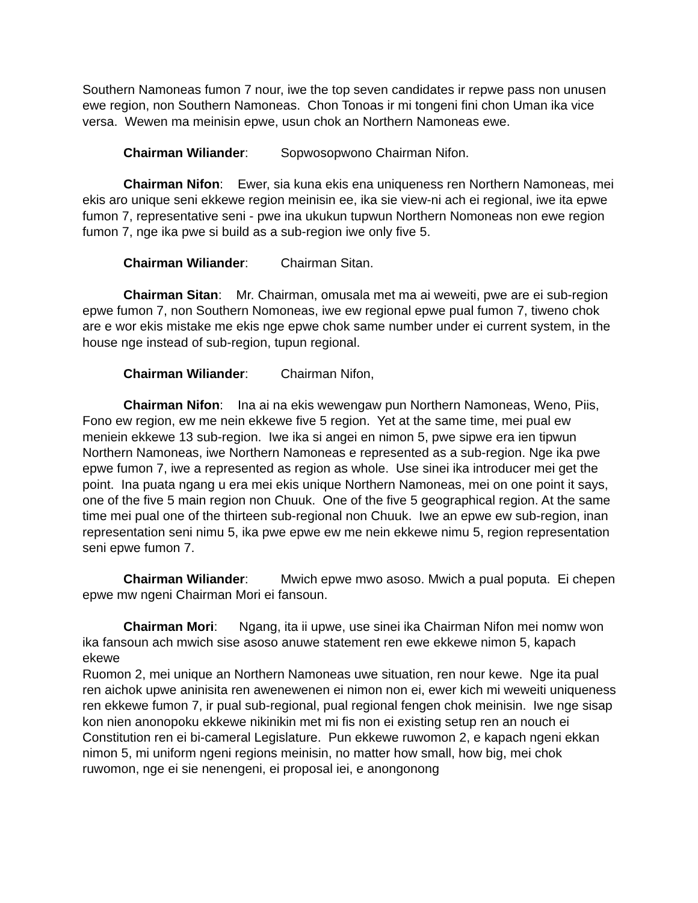Southern Namoneas fumon 7 nour, iwe the top seven candidates ir repwe pass non unusen ewe region, non Southern Namoneas. Chon Tonoas ir mi tongeni fini chon Uman ika vice versa. Wewen ma meinisin epwe, usun chok an Northern Namoneas ewe.
Chairman Wiliander: Sopwosopwono Chairman Nifon.
Chairman Nifon: Ewer, sia kuna ekis ena uniqueness ren Northern Namoneas, mei ekis aro unique seni ekkewe region meinisin ee, ika sie view-ni ach ei regional, iwe ita epwe fumon 7, representative seni - pwe ina ukukun tupwun Northern Nomoneas non ewe region fumon 7, nge ika pwe si build as a sub-region iwe only five 5.
Chairman Wiliander: Chairman Sitan.
Chairman Sitan: Mr. Chairman, omusala met ma ai weweiti, pwe are ei sub-region epwe fumon 7, non Southern Nomoneas, iwe ew regional epwe pual fumon 7, tiweno chok are e wor ekis mistake me ekis nge epwe chok same number under ei current system, in the house nge instead of sub-region, tupun regional.
Chairman Wiliander: Chairman Nifon,
Chairman Nifon: Ina ai na ekis wewengaw pun Northern Namoneas, Weno, Piis, Fono ew region, ew me nein ekkewe five 5 region. Yet at the same time, mei pual ew meniein ekkewe 13 sub-region. Iwe ika si angei en nimon 5, pwe sipwe era ien tipwun Northern Namoneas, iwe Northern Namoneas e represented as a sub-region. Nge ika pwe epwe fumon 7, iwe a represented as region as whole. Use sinei ika introducer mei get the point. Ina puata ngang u era mei ekis unique Northern Namoneas, mei on one point it says, one of the five 5 main region non Chuuk. One of the five 5 geographical region. At the same time mei pual one of the thirteen sub-regional non Chuuk. Iwe an epwe ew sub-region, inan representation seni nimu 5, ika pwe epwe ew me nein ekkewe nimu 5, region representation seni epwe fumon 7.
Chairman Wiliander: Mwich epwe mwo asoso. Mwich a pual poputa. Ei chepen epwe mw ngeni Chairman Mori ei fansoun.
Chairman Mori: Ngang, ita ii upwe, use sinei ika Chairman Nifon mei nomw won ika fansoun ach mwich sise asoso anuwe statement ren ewe ekkewe nimon 5, kapach ekewe
Ruomon 2, mei unique an Northern Namoneas uwe situation, ren nour kewe. Nge ita pual ren aichok upwe aninisita ren awenewenen ei nimon non ei, ewer kich mi weweiti uniqueness ren ekkewe fumon 7, ir pual sub-regional, pual regional fengen chok meinisin. Iwe nge sisap kon nien anonopoku ekkewe nikinikin met mi fis non ei existing setup ren an nouch ei Constitution ren ei bi-cameral Legislature. Pun ekkewe ruwomon 2, e kapach ngeni ekkan nimon 5, mi uniform ngeni regions meinisin, no matter how small, how big, mei chok ruwomon, nge ei sie nenengeni, ei proposal iei, e anongonong